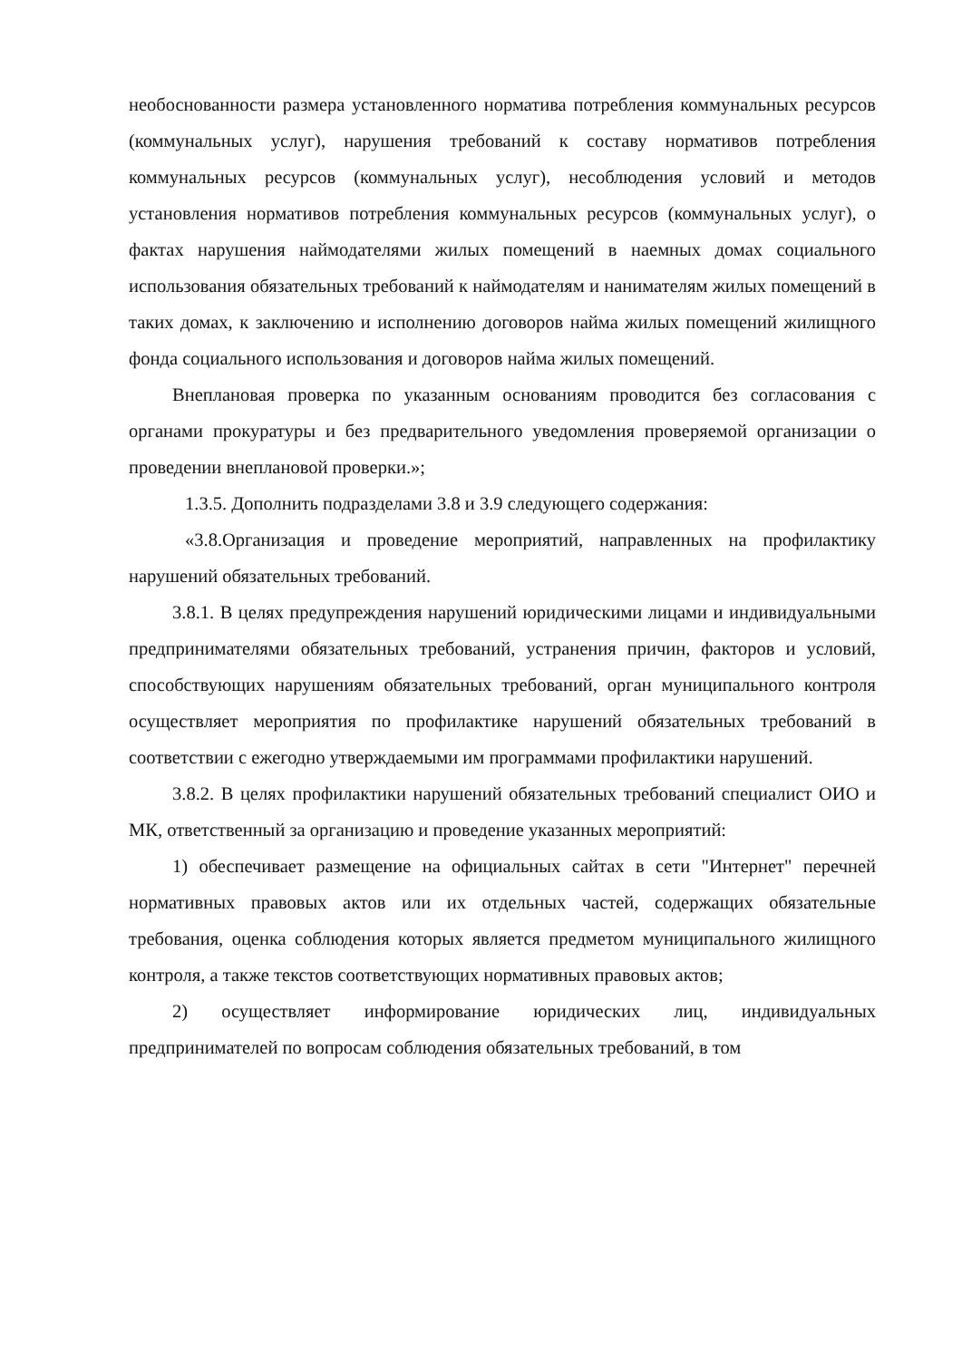необоснованности размера установленного норматива потребления коммунальных ресурсов (коммунальных услуг), нарушения требований к составу нормативов потребления коммунальных ресурсов (коммунальных услуг), несоблюдения условий и методов установления нормативов потребления коммунальных ресурсов (коммунальных услуг), о фактах нарушения наймодателями жилых помещений в наемных домах социального использования обязательных требований к наймодателям и нанимателям жилых помещений в таких домах, к заключению и исполнению договоров найма жилых помещений жилищного фонда социального использования и договоров найма жилых помещений.
Внеплановая проверка по указанным основаниям проводится без согласования с органами прокуратуры и без предварительного уведомления проверяемой организации о проведении внеплановой проверки.»;
1.3.5. Дополнить подразделами 3.8 и 3.9 следующего содержания:
«3.8.Организация и проведение мероприятий, направленных на профилактику нарушений обязательных требований.
3.8.1. В целях предупреждения нарушений юридическими лицами и индивидуальными предпринимателями обязательных требований, устранения причин, факторов и условий, способствующих нарушениям обязательных требований, орган муниципального контроля осуществляет мероприятия по профилактике нарушений обязательных требований в соответствии с ежегодно утверждаемыми им программами профилактики нарушений.
3.8.2. В целях профилактики нарушений обязательных требований специалист ОИО и МК, ответственный за организацию и проведение указанных мероприятий:
1) обеспечивает размещение на официальных сайтах в сети "Интернет" перечней нормативных правовых актов или их отдельных частей, содержащих обязательные требования, оценка соблюдения которых является предметом муниципального жилищного контроля, а также текстов соответствующих нормативных правовых актов;
2) осуществляет информирование юридических лиц, индивидуальных предпринимателей по вопросам соблюдения обязательных требований, в том